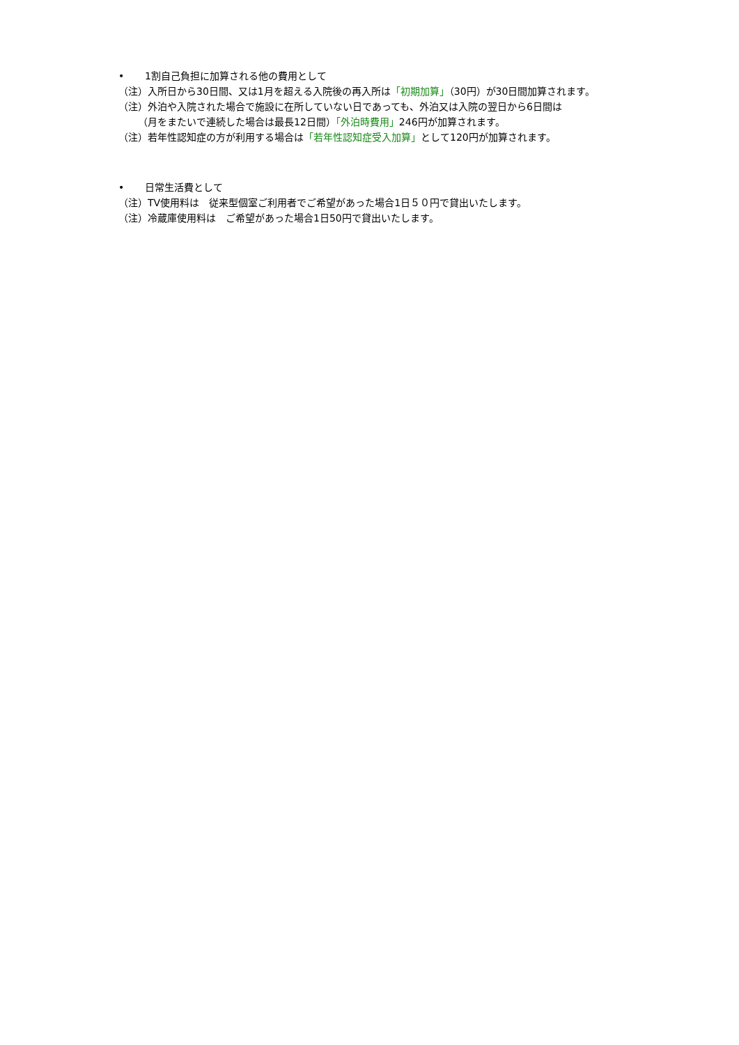• 1割自己負担に加算される他の費用として
（注）入所日から30日間、又は1月を超える入院後の再入所は「初期加算」（30円）が30日間加算されます。
（注）外泊や入院された場合で施設に在所していない日であっても、外泊又は入院の翌日から6日間は
（月をまたいで連続した場合は最長12日間）「外泊時費用」246円が加算されます。
（注）若年性認知症の方が利用する場合は「若年性認知症受入加算」として120円が加算されます。
• 日常生活費として
（注）TV使用料は　従来型個室ご利用者でご希望があった場合1日５０円で貸出いたします。
（注）冷蔵庫使用料は　ご希望があった場合1日50円で貸出いたします。